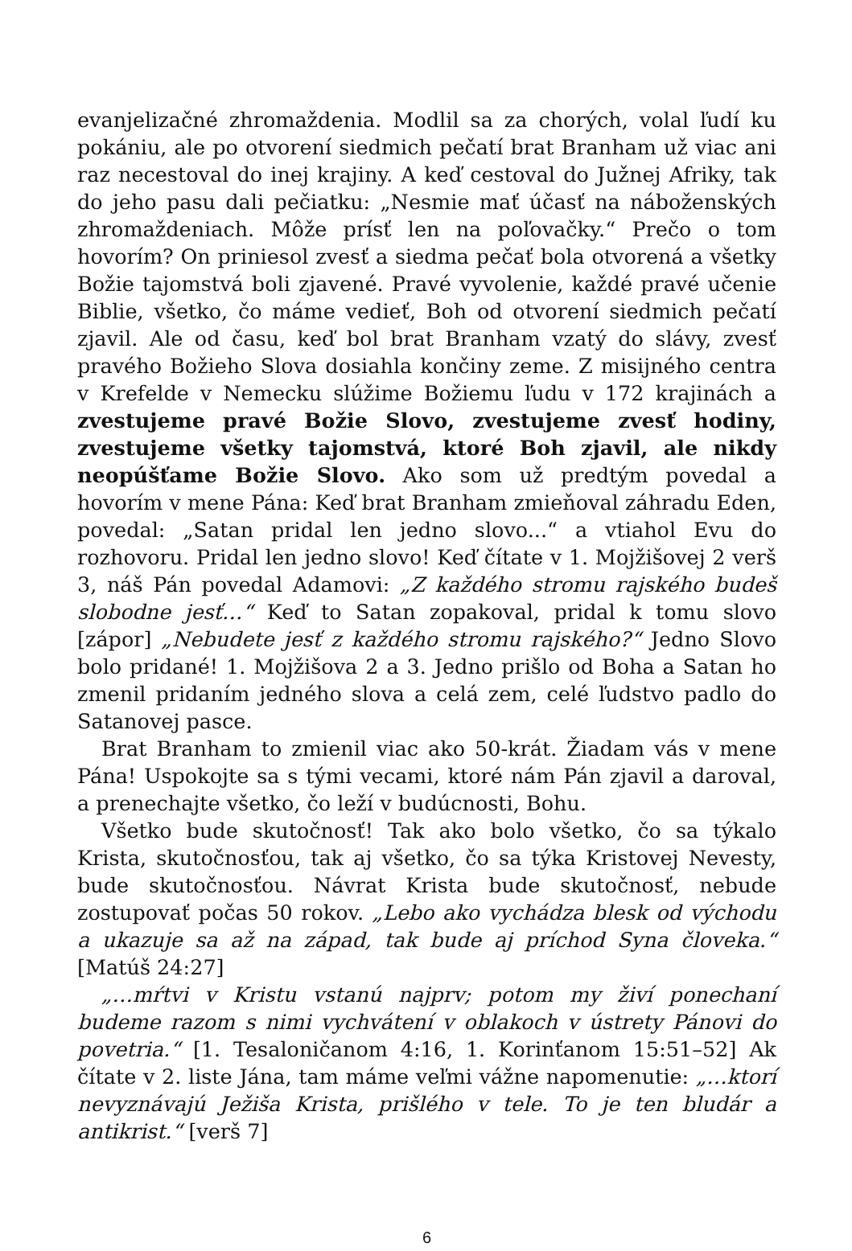evanjelizačné zhromaždenia. Modlil sa za chorých, volal ľudí ku pokániu, ale po otvorení siedmich pečatí brat Branham už viac ani raz necestoval do inej krajiny. A keď cestoval do Južnej Afriky, tak do jeho pasu dali pečiatku: „Nesmie mať účasť na náboženských zhromaždeniach. Môže prísť len na poľovačky.“ Prečo o tom hovorím? On priniesol zvesť a siedma pečať bola otvorená a všetky Božie tajomstvá boli zjavené. Pravé vyvolenie, každé pravé učenie Biblie, všetko, čo máme vedieť, Boh od otvorení siedmich pečatí zjavil. Ale od času, keď bol brat Branham vzatý do slávy, zvesť pravého Božieho Slova dosiahla končiny zeme. Z misijného centra v Krefelde v Nemecku slúžime Božiemu ľudu v 172 krajinách a zvestujeme pravé Božie Slovo, zvestujeme zvesť hodiny, zvestujeme všetky tajomstvá, ktoré Boh zjavil, ale nikdy neopúšťame Božie Slovo. Ako som už predtým povedal a hovorím v mene Pána: Keď brat Branham zmieňoval záhradu Eden, povedal: „Satan pridal len jedno slovo...“ a vtiahol Evu do rozhovoru. Pridal len jedno slovo! Keď čítate v 1. Mojžišovej 2 verš 3, náš Pán povedal Adamovi: „Z každého stromu rajského budeš slobodne jesť…“ Keď to Satan zopakoval, pridal k tomu slovo [zápor] „Nebudete jesť z každého stromu rajského?“ Jedno Slovo bolo pridané! 1. Mojžišova 2 a 3. Jedno prišlo od Boha a Satan ho zmenil pridaním jedného slova a celá zem, celé ľudstvo padlo do Satanovej pasce.
Brat Branham to zmienil viac ako 50-krát. Žiadam vás v mene Pána! Uspokojte sa s tými vecami, ktoré nám Pán zjavil a daroval, a prenechajte všetko, čo leží v budúcnosti, Bohu.
Všetko bude skutočnosť! Tak ako bolo všetko, čo sa týkalo Krista, skutočnosťou, tak aj všetko, čo sa týka Kristovej Nevesty, bude skutočnosťou. Návrat Krista bude skutočnosť, nebude zostupovať počas 50 rokov. „Lebo ako vychádza blesk od východu a ukazuje sa až na západ, tak bude aj príchod Syna človeka.“ [Matúš 24:27]
„…mŕtvi v Kristu vstanú najprv; potom my živí ponechaní budeme razom s nimi vychvátení v oblakoch v ústrety Pánovi do povetria.“ [1. Tesaloničanom 4:16, 1. Korinťanom 15:51–52] Ak čítate v 2. liste Jána, tam máme veľmi vážne napomenutie: „…ktorí nevyznávajú Ježiša Krista, prišlého v tele. To je ten bludár a antikrist.“ [verš 7]
6